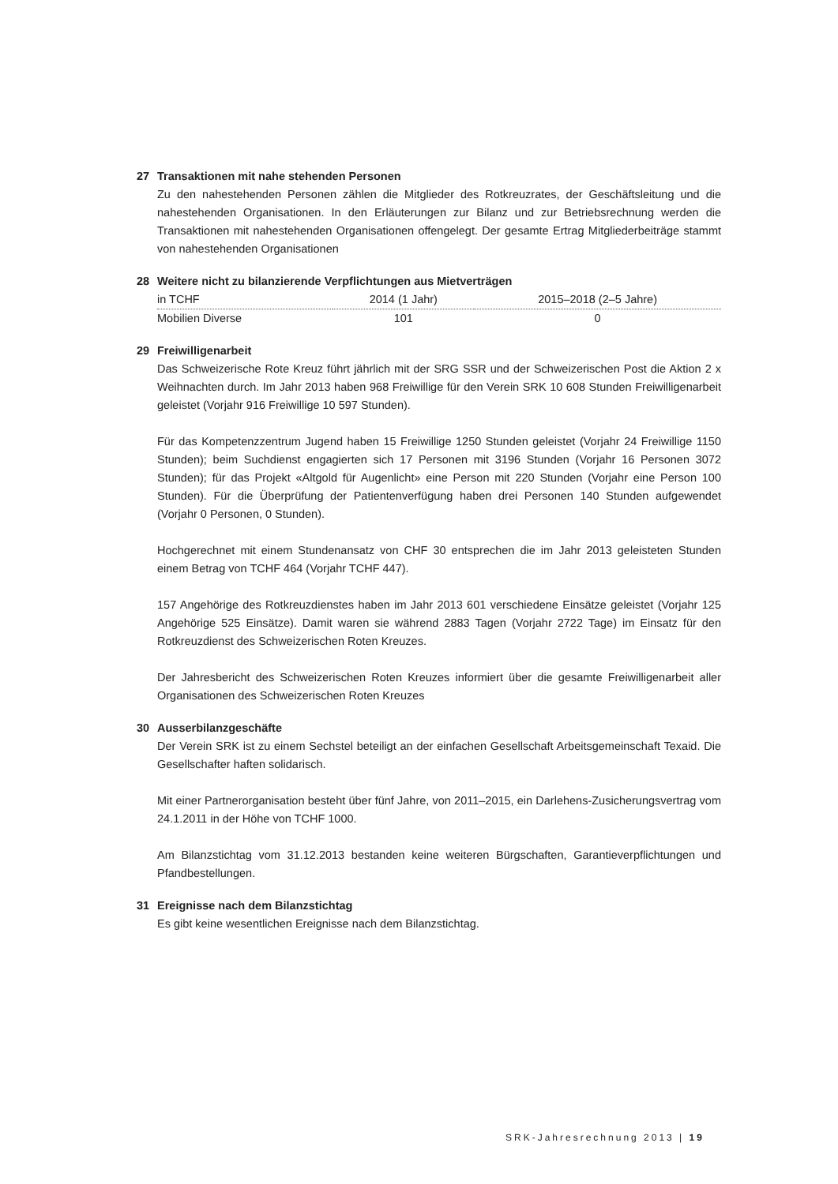27 Transaktionen mit nahe stehenden Personen
Zu den nahestehenden Personen zählen die Mitglieder des Rotkreuzrates, der Geschäftsleitung und die nahestehenden Organisationen. In den Erläuterungen zur Bilanz und zur Betriebsrechnung werden die Transaktionen mit nahestehenden Organisationen offengelegt. Der gesamte Ertrag Mitgliederbeiträge stammt von nahestehenden Organisationen
28 Weitere nicht zu bilanzierende Verpflichtungen aus Mietverträgen
| in TCHF | 2014 (1 Jahr) | 2015–2018 (2–5 Jahre) |
| --- | --- | --- |
| Mobilien Diverse | 101 | 0 |
29 Freiwilligenarbeit
Das Schweizerische Rote Kreuz führt jährlich mit der SRG SSR und der Schweizerischen Post die Aktion 2 x Weihnachten durch. Im Jahr 2013 haben 968 Freiwillige für den Verein SRK 10 608 Stunden Freiwilligenarbeit geleistet (Vorjahr 916 Freiwillige 10 597 Stunden).
Für das Kompetenzzentrum Jugend haben 15 Freiwillige 1250 Stunden geleistet (Vorjahr 24 Freiwillige 1150 Stunden); beim Suchdienst engagierten sich 17 Personen mit 3196 Stunden (Vorjahr 16 Personen 3072 Stunden); für das Projekt «Altgold für Augenlicht» eine Person mit 220 Stunden (Vorjahr eine Person 100 Stunden). Für die Überprüfung der Patientenverfügung haben drei Personen 140 Stunden aufgewendet (Vorjahr 0 Personen, 0 Stunden).
Hochgerechnet mit einem Stundenansatz von CHF 30 entsprechen die im Jahr 2013 geleisteten Stunden einem Betrag von TCHF 464 (Vorjahr TCHF 447).
157 Angehörige des Rotkreuzdienstes haben im Jahr 2013 601 verschiedene Einsätze geleistet (Vorjahr 125 Angehörige 525 Einsätze). Damit waren sie während 2883 Tagen (Vorjahr 2722 Tage) im Einsatz für den Rotkreuzdienst des Schweizerischen Roten Kreuzes.
Der Jahresbericht des Schweizerischen Roten Kreuzes informiert über die gesamte Freiwilligenarbeit aller Organisationen des Schweizerischen Roten Kreuzes
30 Ausserbilanzgeschäfte
Der Verein SRK ist zu einem Sechstel beteiligt an der einfachen Gesellschaft Arbeitsgemeinschaft Texaid. Die Gesellschafter haften solidarisch.
Mit einer Partnerorganisation besteht über fünf Jahre, von 2011–2015, ein Darlehens-Zusicherungsvertrag vom 24.1.2011 in der Höhe von TCHF 1000.
Am Bilanzstichtag vom 31.12.2013 bestanden keine weiteren Bürgschaften, Garantieverpflichtungen und Pfandbestellungen.
31 Ereignisse nach dem Bilanzstichtag
Es gibt keine wesentlichen Ereignisse nach dem Bilanzstichtag.
SRK-Jahresrechnung 2013 | 19